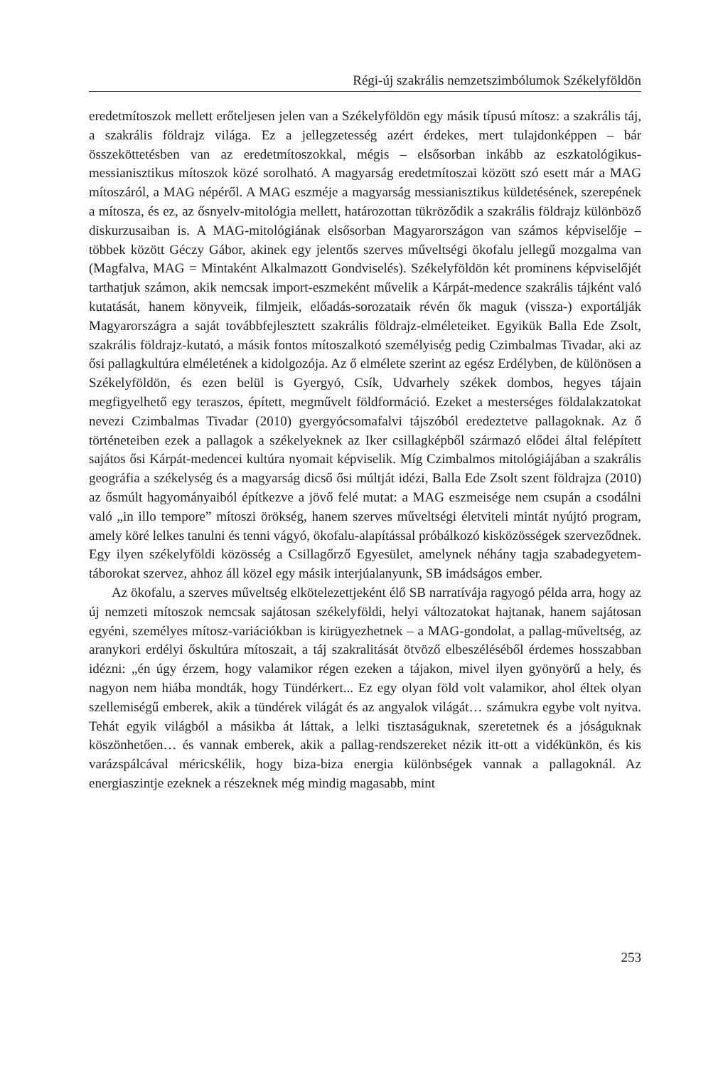Régi-új szakrális nemzetszimbólumok Székelyföldön
eredetmítoszok mellett erőteljesen jelen van a Székelyföldön egy másik típusú mítosz: a szakrális táj, a szakrális földrajz világa. Ez a jellegzetesség azért érdekes, mert tulajdonképpen – bár összeköttetésben van az eredetmítoszokkal, mégis – elsősorban inkább az eszkatológikus-messianisztikus mítoszok közé sorolható. A magyarság eredetmítoszai között szó esett már a MAG mítoszáról, a MAG népéről. A MAG eszméje a magyarság messianisztikus küldetésének, szerepének a mítosza, és ez, az ősnyelv-mitológia mellett, határozottan tükröződik a szakrális földrajz különböző diskurzusaiban is. A MAG-mitológiának elsősorban Magyarországon van számos képviselője – többek között Géczy Gábor, akinek egy jelentős szerves műveltségi ökofalu jellegű mozgalma van (Magfalva, MAG = Mintaként Alkalmazott Gondviselés). Székelyföldön két prominens képviselőjét tarthatjuk számon, akik nemcsak import-eszmeként művelik a Kárpát-medence szakrális tájként való kutatását, hanem könyveik, filmjeik, előadás-sorozataik révén ők maguk (vissza-) exportálják Magyarországra a saját továbbfejlesztett szakrális földrajz-elméleteiket. Egyikük Balla Ede Zsolt, szakrális földrajz-kutató, a másik fontos mítoszalkotó személyiség pedig Czimbalmas Tivadar, aki az ősi pallagkultúra elméletének a kidolgozója. Az ő elmélete szerint az egész Erdélyben, de különösen a Székelyföldön, és ezen belül is Gyergyó, Csík, Udvarhely székek dombos, hegyes tájain megfigyelhető egy teraszos, épített, megművelt földformáció. Ezeket a mesterséges földalakzatokat nevezi Czimbalmas Tivadar (2010) gyergyócsomafalvi tájszóból eredeztetve pallagoknak. Az ő történeteiben ezek a pallagok a székelyeknek az Iker csillagképből származó elődei által felépített sajátos ősi Kárpát-medencei kultúra nyomait képviselik. Míg Czimbalmos mitológiájában a szakrális geográfia a székelység és a magyarság dicső ősi múltját idézi, Balla Ede Zsolt szent földrajza (2010) az ősmúlt hagyományaiból építkezve a jövő felé mutat: a MAG eszmeisége nem csupán a csodálni való „in illo tempore” mítoszi örökség, hanem szerves műveltségi életviteli mintát nyújtó program, amely köré lelkes tanulni és tenni vágyó, ökofalu-alapítással próbálkozó kisközösségek szerveződnek. Egy ilyen székelyföldi közösség a Csillagőrző Egyesület, amelynek néhány tagja szabadegyetem-táborokat szervez, ahhoz áll közel egy másik interjúalanyunk, SB imádságos ember.
Az ökofalu, a szerves műveltség elkötelezettjeként élő SB narratívája ragyogó példa arra, hogy az új nemzeti mítoszok nemcsak sajátosan székelyföldi, helyi változatokat hajtanak, hanem sajátosan egyéni, személyes mítosz-variációkban is kirügyezhetnek – a MAG-gondolat, a pallag-műveltség, az aranykori erdélyi őskultúra mítoszait, a táj szakralitását ötvöző elbeszéléséből érdemes hosszabban idézni: „én úgy érzem, hogy valamikor régen ezeken a tájakon, mivel ilyen gyönyörű a hely, és nagyon nem hiába mondták, hogy Tündérkert... Ez egy olyan föld volt valamikor, ahol éltek olyan szellemiségű emberek, akik a tündérek világát és az angyalok világát… számukra egybe volt nyitva. Tehát egyik világból a másikba át láttak, a lelki tisztaságuknak, szeretetnek és a jóságuknak köszönhetően… és vannak emberek, akik a pallag-rendszereket nézik itt-ott a vidékünkön, és kis varázspálcával méricskélik, hogy biza-biza energia különbségek vannak a pallagoknál. Az energiaszintje ezeknek a részeknek még mindig magasabb, mint
253